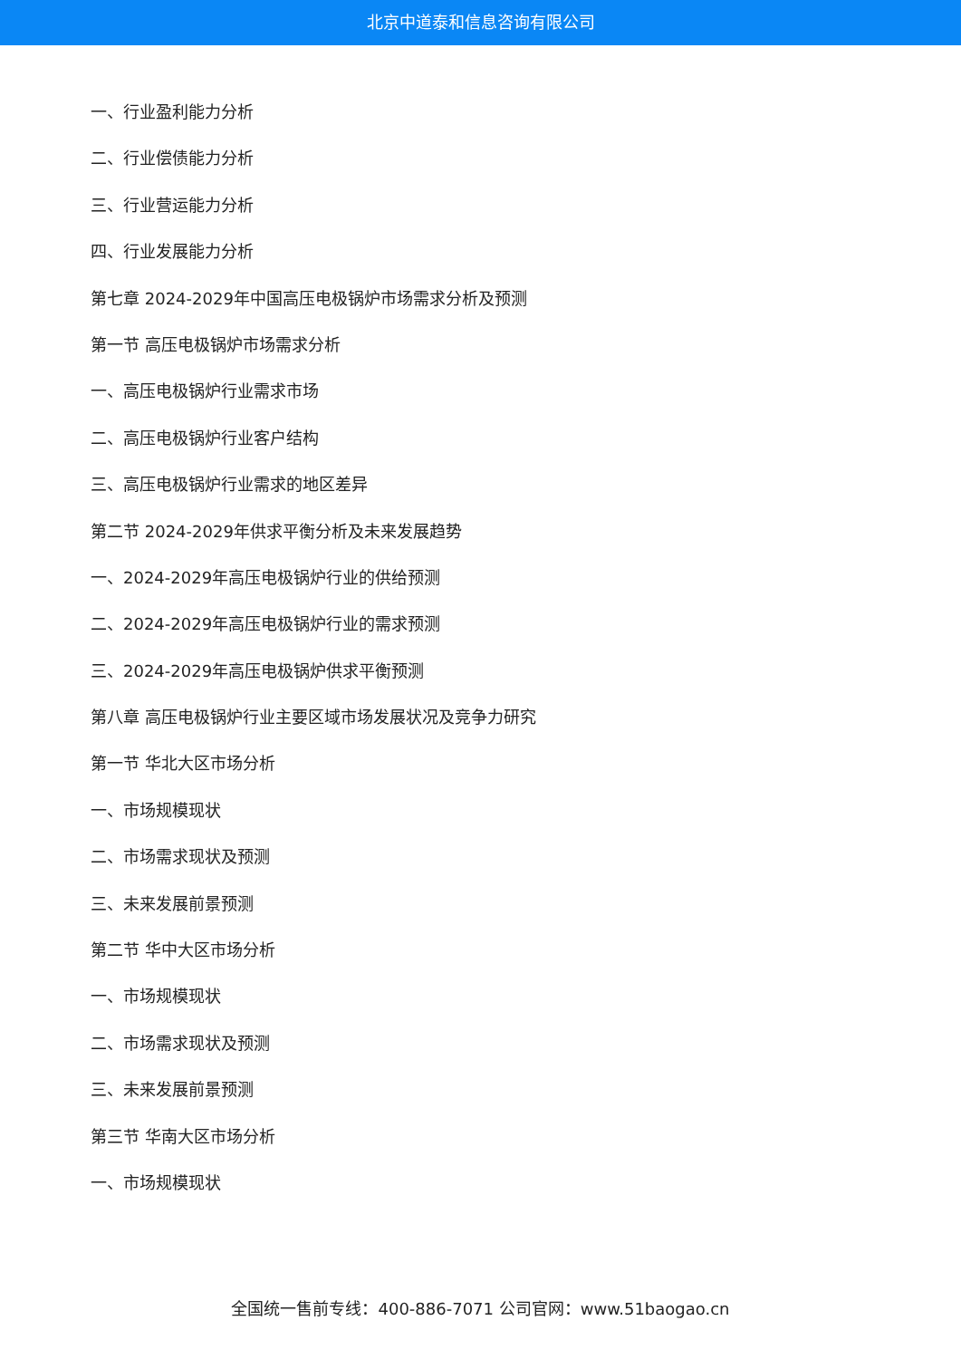北京中道泰和信息咨询有限公司
一、行业盈利能力分析
二、行业偿债能力分析
三、行业营运能力分析
四、行业发展能力分析
第七章 2024-2029年中国高压电极锅炉市场需求分析及预测
第一节 高压电极锅炉市场需求分析
一、高压电极锅炉行业需求市场
二、高压电极锅炉行业客户结构
三、高压电极锅炉行业需求的地区差异
第二节 2024-2029年供求平衡分析及未来发展趋势
一、2024-2029年高压电极锅炉行业的供给预测
二、2024-2029年高压电极锅炉行业的需求预测
三、2024-2029年高压电极锅炉供求平衡预测
第八章 高压电极锅炉行业主要区域市场发展状况及竞争力研究
第一节 华北大区市场分析
一、市场规模现状
二、市场需求现状及预测
三、未来发展前景预测
第二节 华中大区市场分析
一、市场规模现状
二、市场需求现状及预测
三、未来发展前景预测
第三节 华南大区市场分析
一、市场规模现状
全国统一售前专线：400-886-7071 公司官网：www.51baogao.cn